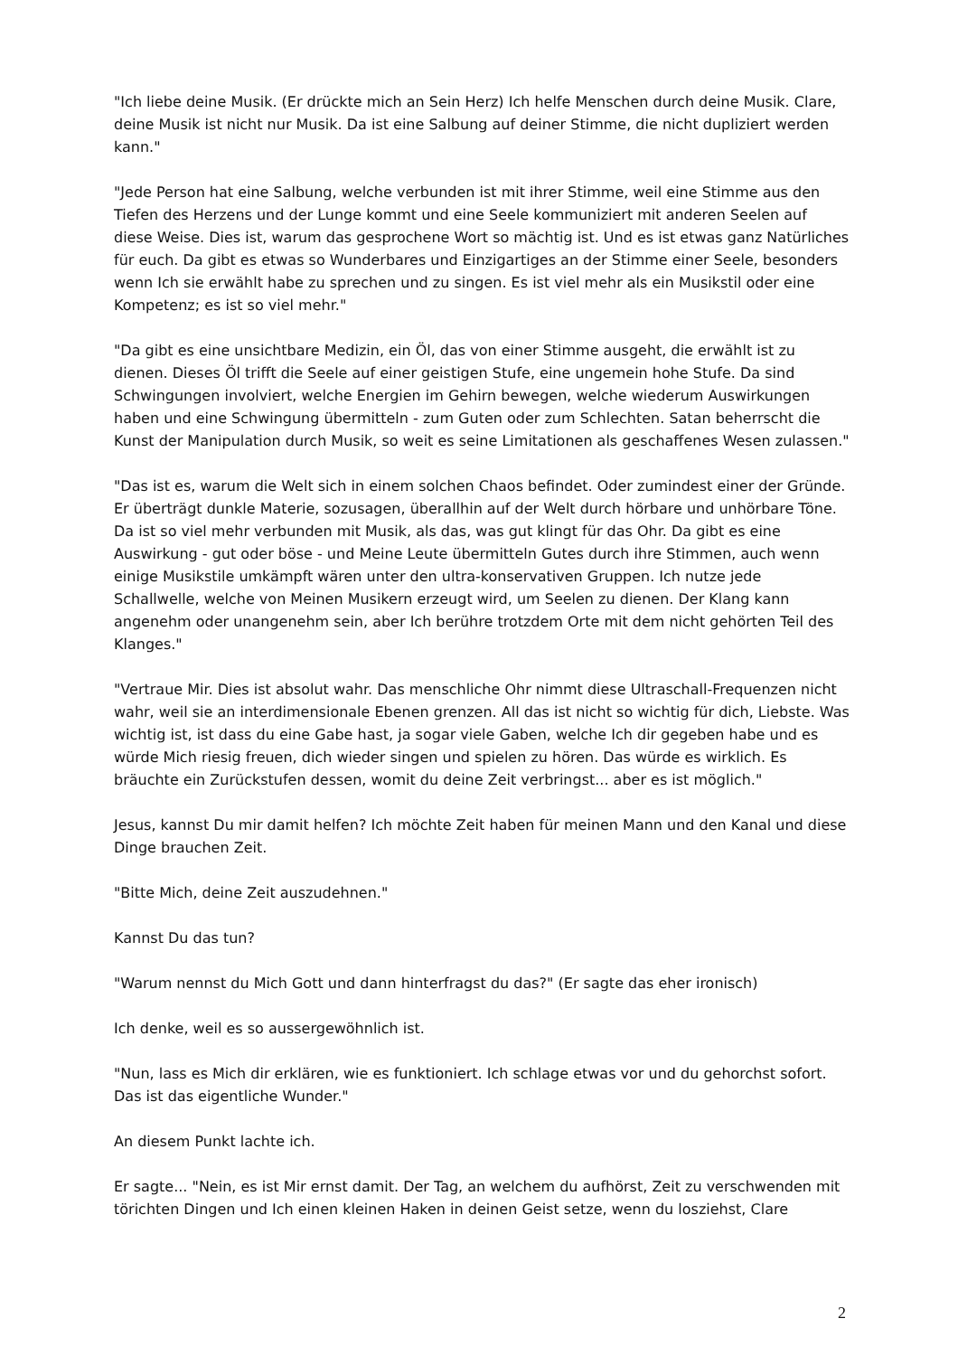"Ich liebe deine Musik. (Er drückte mich an Sein Herz) Ich helfe Menschen durch deine Musik. Clare, deine Musik ist nicht nur Musik. Da ist eine Salbung auf deiner Stimme, die nicht dupliziert werden kann."
"Jede Person hat eine Salbung, welche verbunden ist mit ihrer Stimme, weil eine Stimme aus den Tiefen des Herzens und der Lunge kommt und eine Seele kommuniziert mit anderen Seelen auf diese Weise. Dies ist, warum das gesprochene Wort so mächtig ist. Und es ist etwas ganz Natürliches für euch. Da gibt es etwas so Wunderbares und Einzigartiges an der Stimme einer Seele, besonders wenn Ich sie erwählt habe zu sprechen und zu singen. Es ist viel mehr als ein Musikstil oder eine Kompetenz; es ist so viel mehr."
"Da gibt es eine unsichtbare Medizin, ein Öl, das von einer Stimme ausgeht, die erwählt ist zu dienen. Dieses Öl trifft die Seele auf einer geistigen Stufe, eine ungemein hohe Stufe. Da sind Schwingungen involviert, welche Energien im Gehirn bewegen, welche wiederum Auswirkungen haben und eine Schwingung übermitteln - zum Guten oder zum Schlechten. Satan beherrscht die Kunst der Manipulation durch Musik, so weit es seine Limitationen als geschaffenes Wesen zulassen."
"Das ist es, warum die Welt sich in einem solchen Chaos befindet. Oder zumindest einer der Gründe. Er überträgt dunkle Materie, sozusagen, überallhin auf der Welt durch hörbare und unhörbare Töne. Da ist so viel mehr verbunden mit Musik, als das, was gut klingt für das Ohr. Da gibt es eine Auswirkung - gut oder böse - und Meine Leute übermitteln Gutes durch ihre Stimmen, auch wenn einige Musikstile umkämpft wären unter den ultra-konservativen Gruppen. Ich nutze jede Schallwelle, welche von Meinen Musikern erzeugt wird, um Seelen zu dienen. Der Klang kann angenehm oder unangenehm sein, aber Ich berühre trotzdem Orte mit dem nicht gehörten Teil des Klanges."
"Vertraue Mir. Dies ist absolut wahr. Das menschliche Ohr nimmt diese Ultraschall-Frequenzen nicht wahr, weil sie an interdimensionale Ebenen grenzen. All das ist nicht so wichtig für dich, Liebste. Was wichtig ist, ist dass du eine Gabe hast, ja sogar viele Gaben, welche Ich dir gegeben habe und es würde Mich riesig freuen, dich wieder singen und spielen zu hören. Das würde es wirklich. Es bräuchte ein Zurückstufen dessen, womit du deine Zeit verbringst... aber es ist möglich."
Jesus, kannst Du mir damit helfen? Ich möchte Zeit haben für meinen Mann und den Kanal und diese Dinge brauchen Zeit.
"Bitte Mich, deine Zeit auszudehnen."
Kannst Du das tun?
"Warum nennst du Mich Gott und dann hinterfragst du das?" (Er sagte das eher ironisch)
Ich denke, weil es so aussergewöhnlich ist.
"Nun, lass es Mich dir erklären, wie es funktioniert. Ich schlage etwas vor und du gehorchst sofort. Das ist das eigentliche Wunder."
An diesem Punkt lachte ich.
Er sagte... "Nein, es ist Mir ernst damit. Der Tag, an welchem du aufhörst, Zeit zu verschwenden mit törichten Dingen und Ich einen kleinen Haken in deinen Geist setze, wenn du losziehst, Clare
2